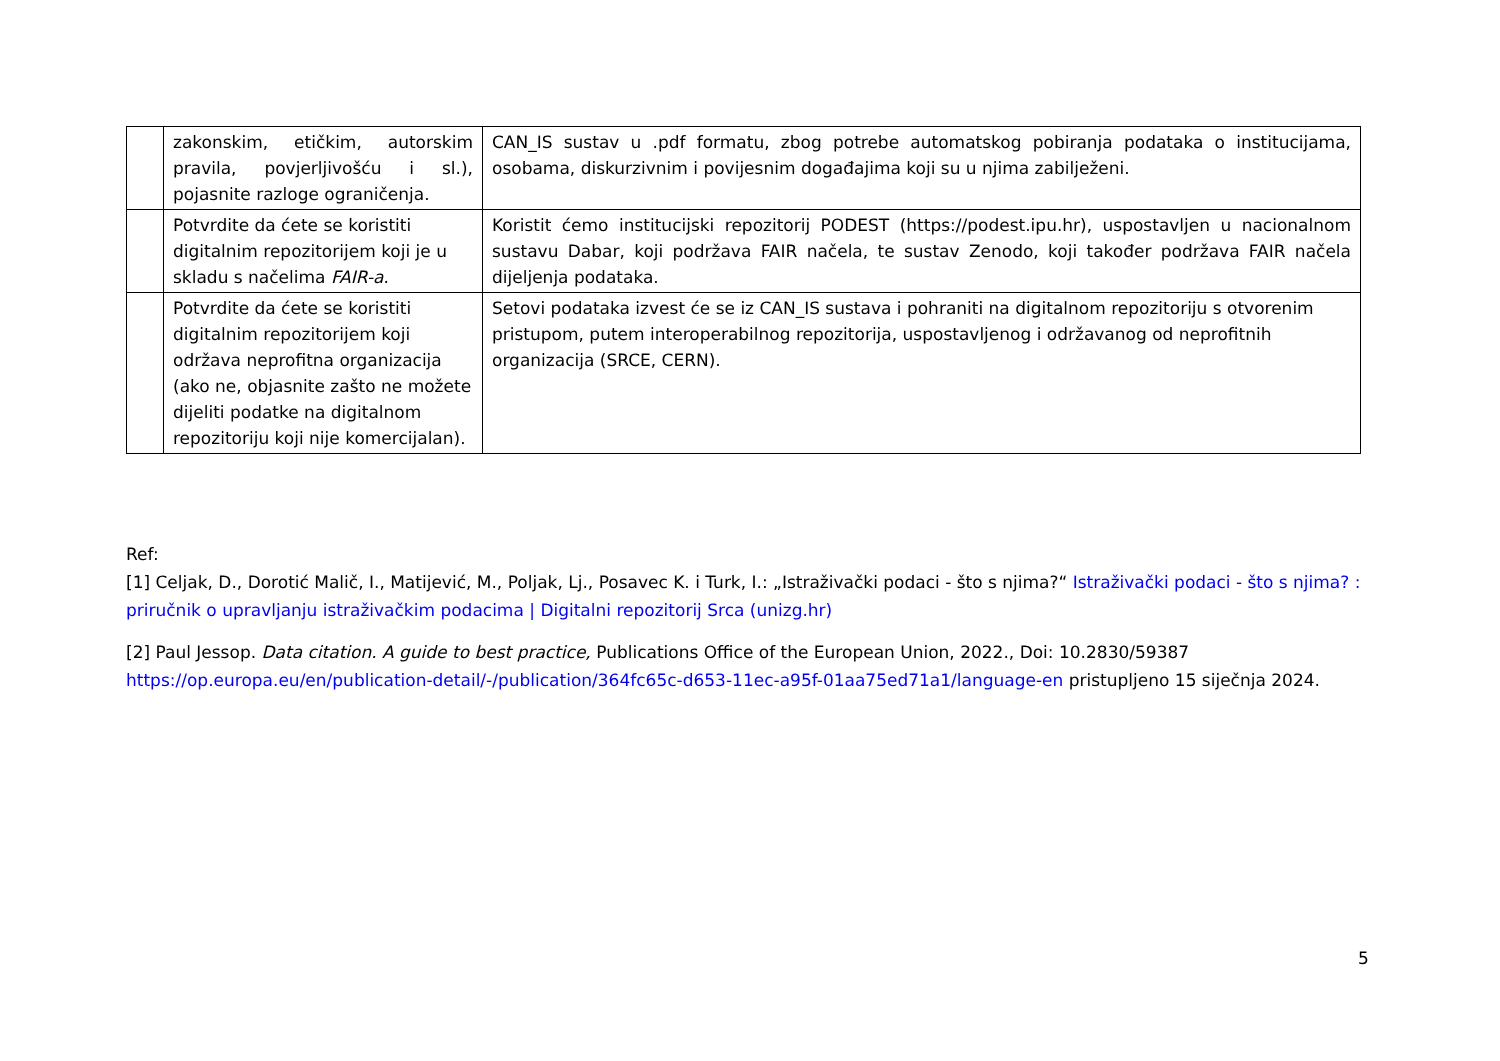| | zakonskim, etičkim, autorskim pravila, povjerljivošću i sl.), pojasnite razloge ograničenja. | CAN_IS sustav u .pdf formatu, zbog potrebe automatskog pobiranja podataka o institucijama, osobama, diskurzivnim i povijesnim događajima koji su u njima zabilježeni. |
| | Potvrdite da ćete se koristiti digitalnim repozitorijem koji je u skladu s načelima FAIR-a . | Koristit ćemo institucijski repozitorij PODEST (https://podest.ipu.hr), uspostavljen u nacionalnom sustavu Dabar, koji podržava FAIR načela, te sustav Zenodo, koji također podržava FAIR načela dijeljenja podataka. |
| | Potvrdite da ćete se koristiti digitalnim repozitorijem koji održava neprofitna organizacija (ako ne, objasnite zašto ne možete dijeliti podatke na digitalnom repozitoriju koji nije komercijalan). | Setovi podataka izvest će se iz CAN_IS sustava i pohraniti na digitalnom repozitoriju s otvorenim pristupom, putem interoperabilnog repozitorija, uspostavljenog i održavanog od neprofitnih organizacija (SRCE, CERN). |
Ref:
[1] Celjak, D., Dorotić Malič, I., Matijević, M., Poljak, Lj., Posavec K. i Turk, I.: „Istraživački podaci - što s njima?“ Istraživački podaci - što s njima? : priručnik o upravljanju istraživačkim podacima | Digitalni repozitorij Srca (unizg.hr)
[2] Paul Jessop. Data citation. A guide to best practice, Publications Office of the European Union, 2022., Doi: 10.2830/59387 https://op.europa.eu/en/publication-detail/-/publication/364fc65c-d653-11ec-a95f-01aa75ed71a1/language-en pristupljeno 15 siječnja 2024.
5